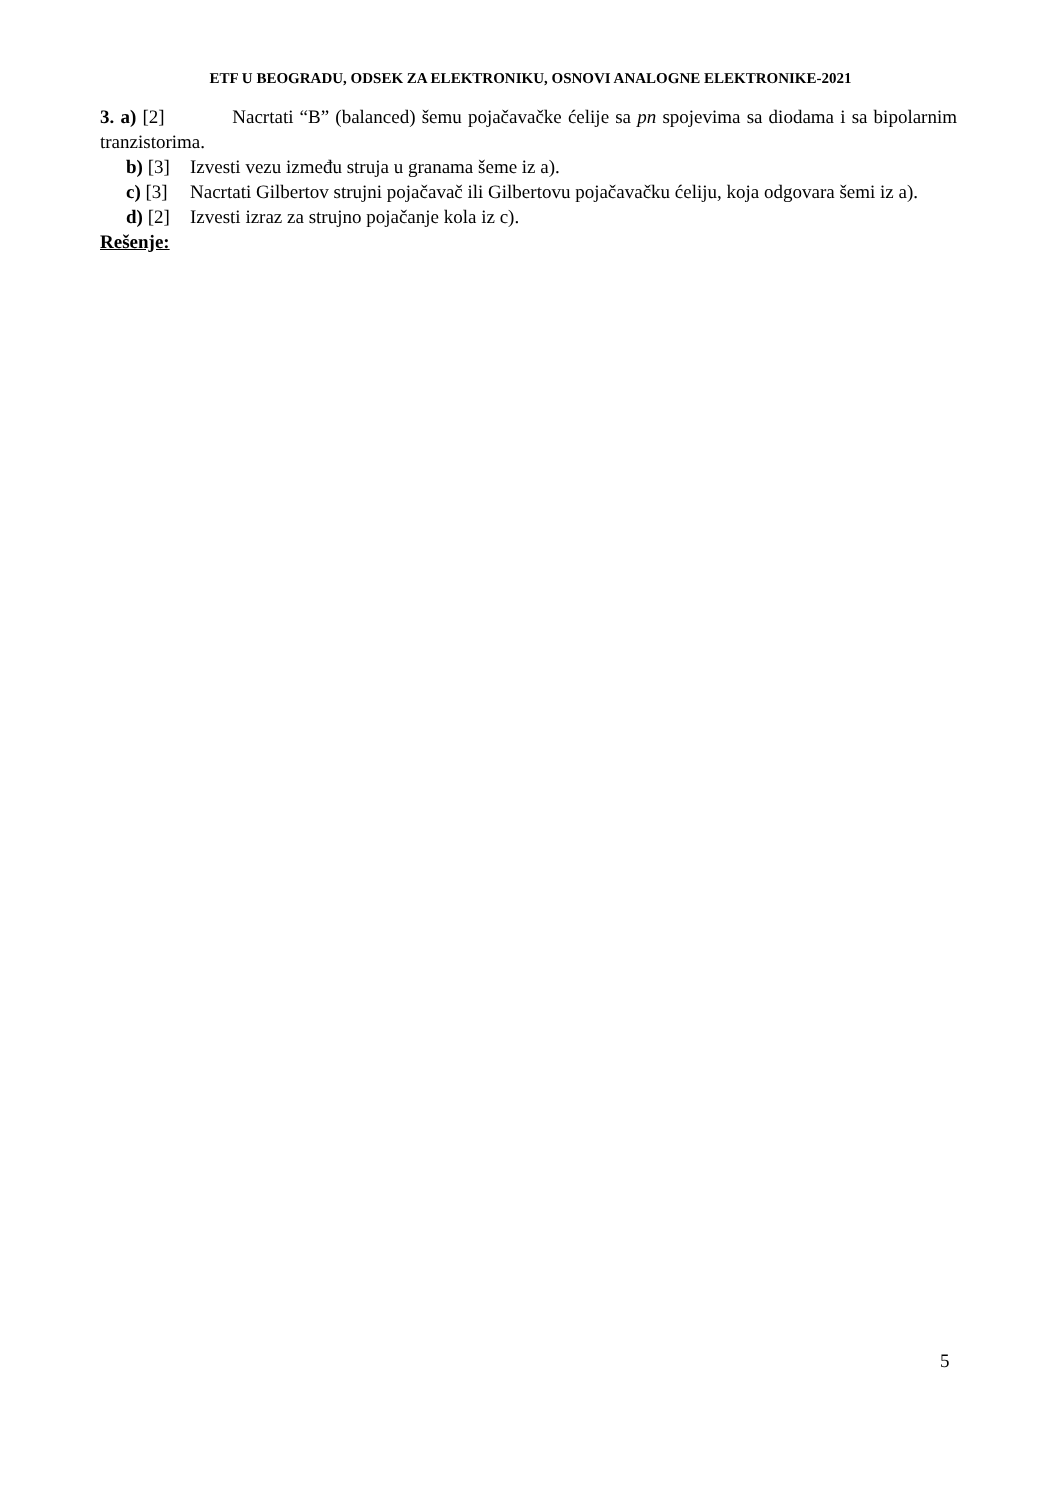ETF U BEOGRADU, ODSEK ZA ELEKTRONIKU, OSNOVI ANALOGNE ELEKTRONIKE-2021
3. a) [2] Nacrtati “B” (balanced) šemu pojačavačke ćelije sa pn spojevima sa diodama i sa bipolarnim tranzistorima.
b) [3] Izvesti vezu između struja u granama šeme iz a).
c) [3] Nacrtati Gilbertov strujni pojačavač ili Gilbertovu pojačavačku ćeliju, koja odgovara šemi iz a).
d) [2] Izvesti izraz za strujno pojačanje kola iz c).
Rešenje:
5